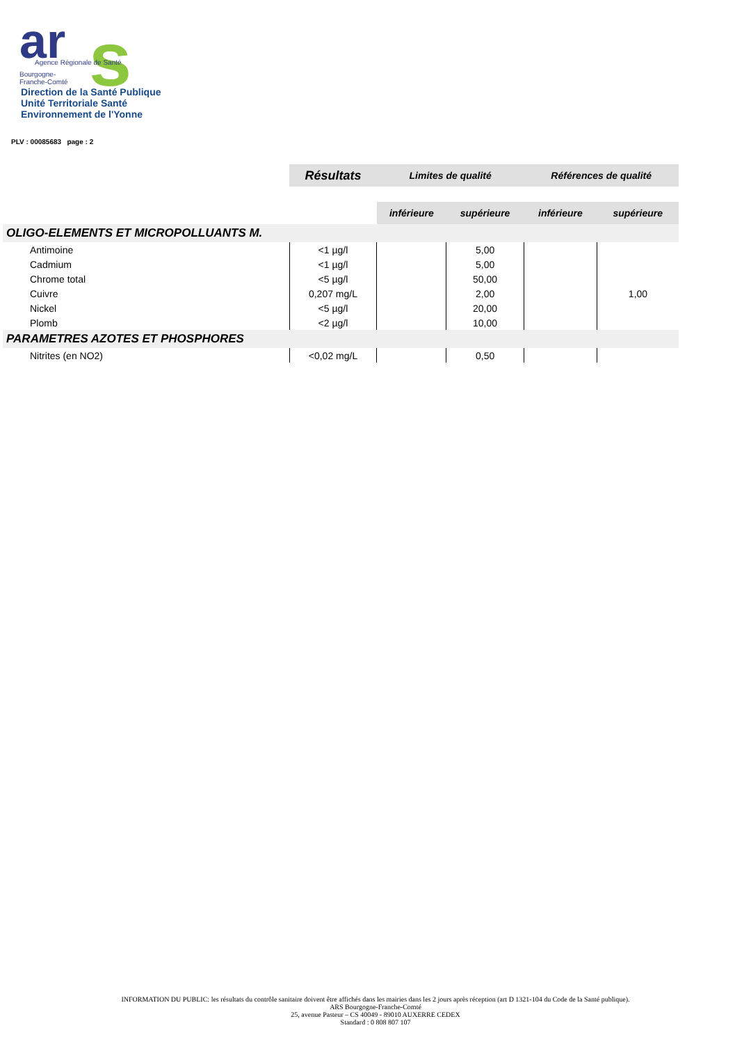ar
s
Agence Régionale de Santé
Bourgogne-
Franche-Comté
Direction de la Santé Publique
Unité Territoriale Santé
Environnement de l'Yonne
PLV : 00085683 page : 2
| | Résultats | Limites de qualité | | Références de qualité | |
| --- | --- | --- | --- | --- | --- |
| | | inférieure | supérieure | inférieure | supérieure |
| OLIGO-ELEMENTS ET MICROPOLLUANTS M. | | | | | |
| Antimoine | <1 µg/l | | 5,00 | | |
| Cadmium | <1 µg/l | | 5,00 | | |
| Chrome total | <5 µg/l | | 50,00 | | |
| Cuivre | 0,207 mg/L | | 2,00 | | 1,00 |
| Nickel | <5 µg/l | | 20,00 | | |
| Plomb | <2 µg/l | | 10,00 | | |
| PARAMETRES AZOTES ET PHOSPHORES | | | | | |
| Nitrites (en NO2) | <0,02 mg/L | | 0,50 | | |
INFORMATION DU PUBLIC: les résultats du contrôle sanitaire doivent être affichés dans les mairies dans les 2 jours après réception (art D 1321-104 du Code de la Santé publique).
ARS Bourgogne-Franche-Comté
25, avenue Pasteur – CS 40049 - 89010 AUXERRE CEDEX
Standard : 0 808 807 107